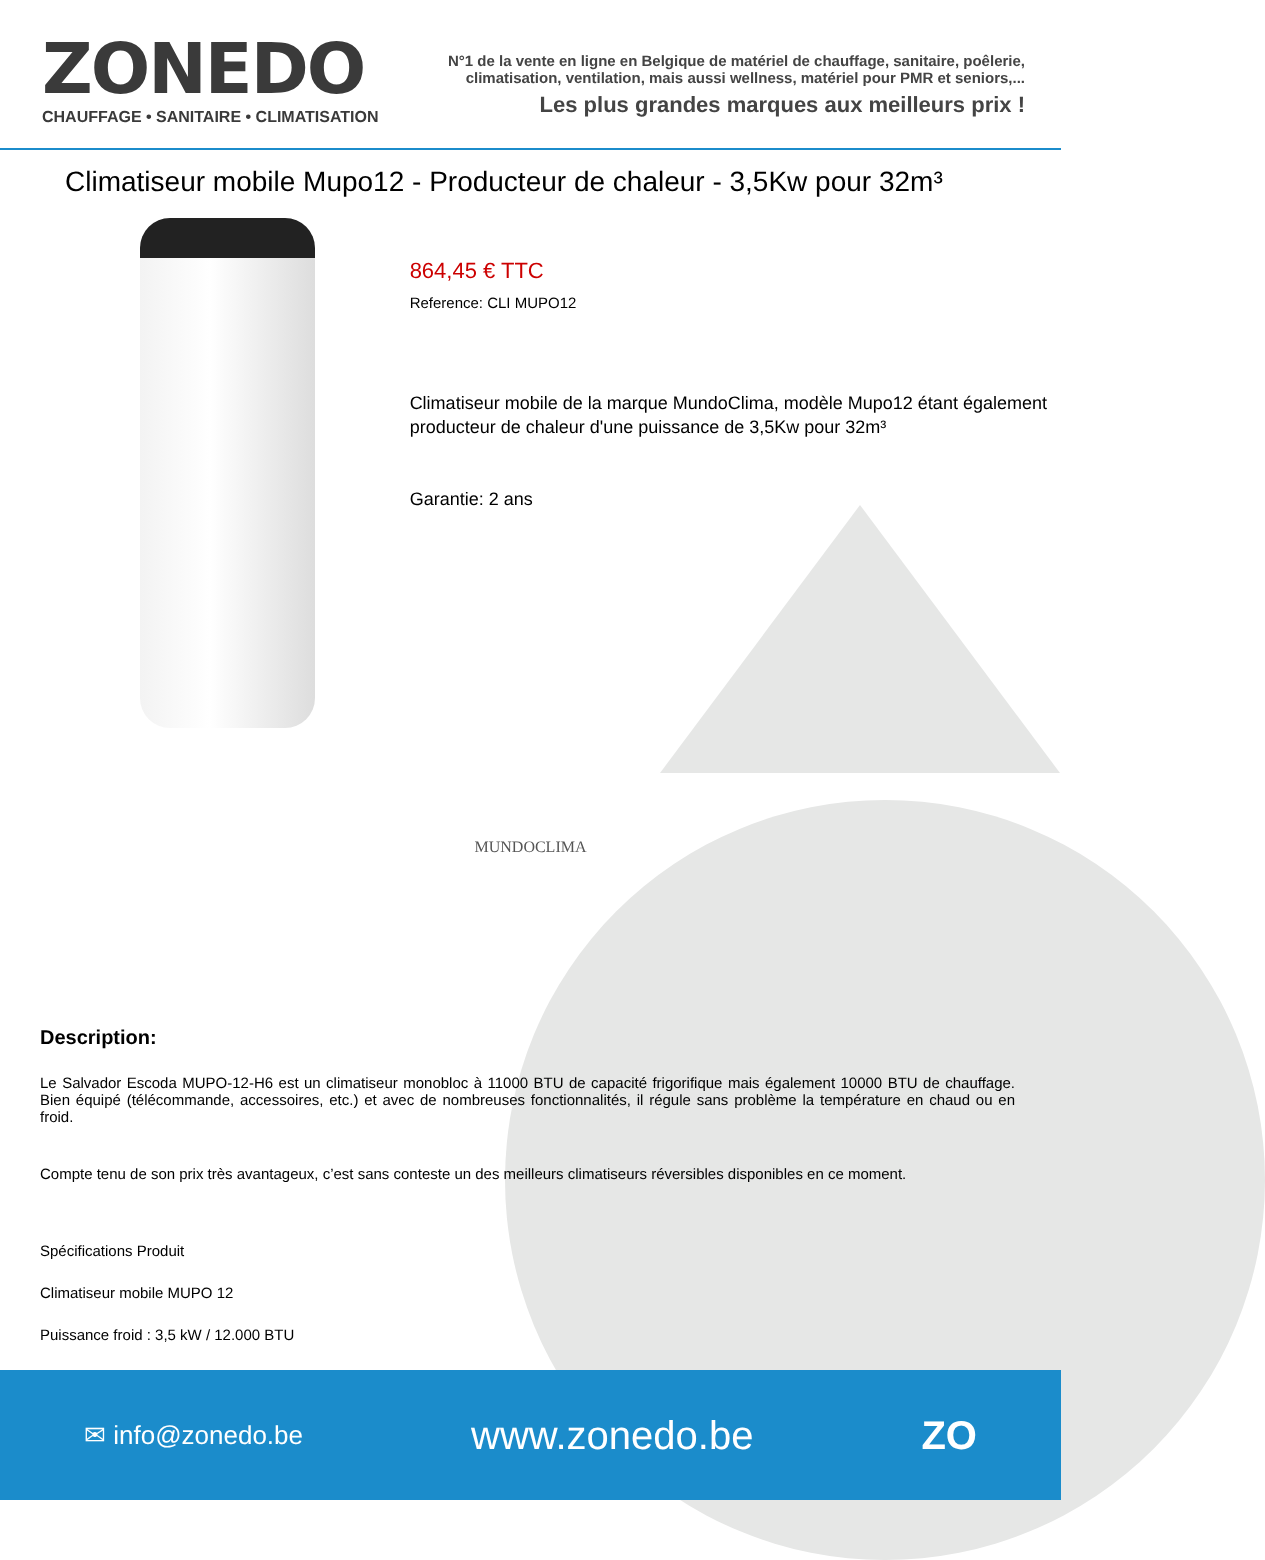ZONEDO
CHAUFFAGE • SANITAIRE • CLIMATISATION
N°1 de la vente en ligne en Belgique de matériel de chauffage, sanitaire, poêlerie,
climatisation, ventilation, mais aussi wellness, matériel pour PMR et seniors,...
Les plus grandes marques aux meilleurs prix !
Climatiseur mobile Mupo12 - Producteur de chaleur - 3,5Kw pour 32m³
864,45 € TTC
Reference: CLI MUPO12
Climatiseur mobile de la marque MundoClima, modèle Mupo12 étant également producteur de chaleur d'une puissance de 3,5Kw pour 32m³
Garantie: 2 ans
MUNDOCLIMA
Description:
Le Salvador Escoda MUPO-12-H6 est un climatiseur monobloc à 11000 BTU de capacité frigorifique mais également 10000 BTU de chauffage. Bien équipé (télécommande, accessoires, etc.) et avec de nombreuses fonctionnalités, il régule sans problème la température en chaud ou en froid.
Compte tenu de son prix très avantageux, c’est sans conteste un des meilleurs climatiseurs réversibles disponibles en ce moment.
Spécifications Produit
Climatiseur mobile MUPO 12
Puissance froid : 3,5 kW / 12.000 BTU
✉ info@zonedo.be www.zonedo.be ZO